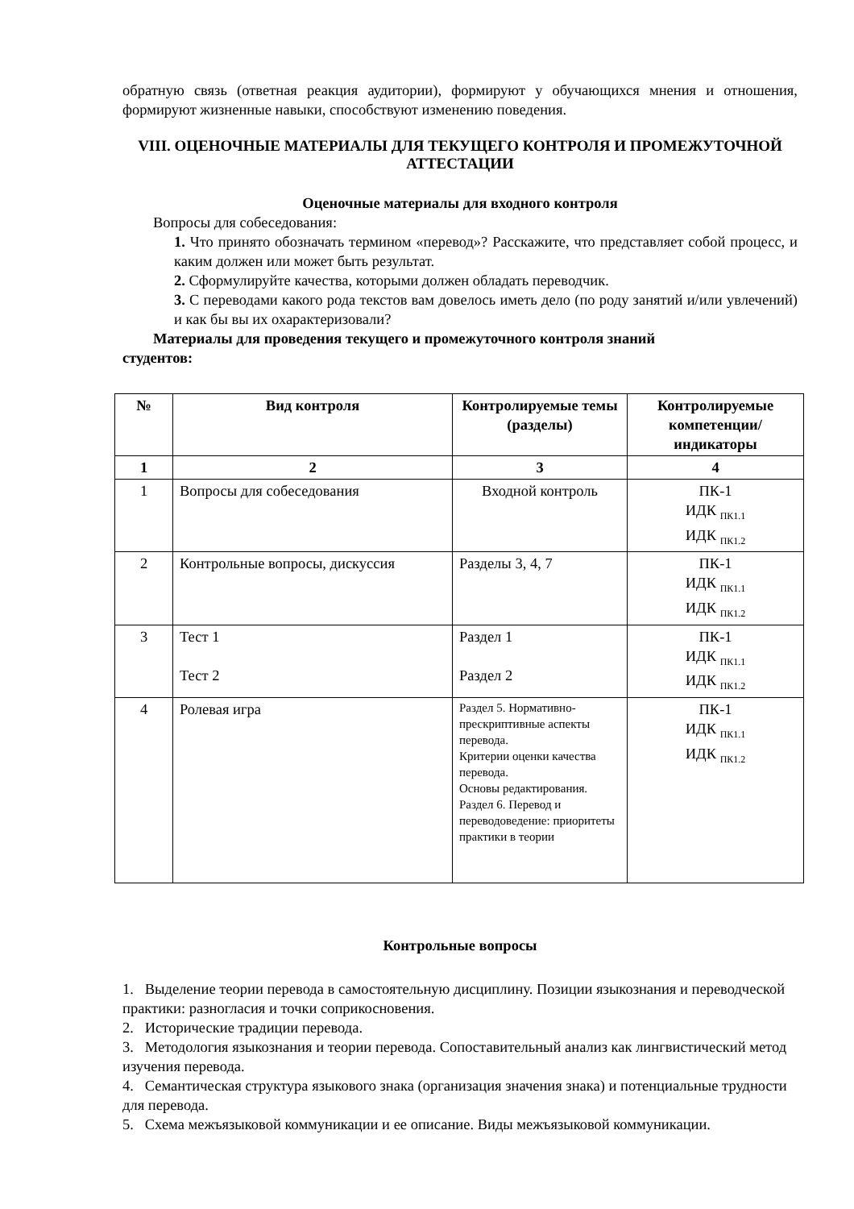обратную связь (ответная реакция аудитории), формируют у обучающихся мнения и отношения, формируют жизненные навыки, способствуют изменению поведения.
VIII. ОЦЕНОЧНЫЕ МАТЕРИАЛЫ ДЛЯ ТЕКУЩЕГО КОНТРОЛЯ И ПРОМЕЖУТОЧНОЙ АТТЕСТАЦИИ
Оценочные материалы для входного контроля
Вопросы для собеседования:
1. Что принято обозначать термином «перевод»? Расскажите, что представляет собой процесс, и каким должен или может быть результат.
2. Сформулируйте качества, которыми должен обладать переводчик.
3. С переводами какого рода текстов вам довелось иметь дело (по роду занятий и/или увлечений) и как бы вы их охарактеризовали?
Материалы для проведения текущего и промежуточного контроля знаний
студентов:
| № | Вид контроля | Контролируемые темы (разделы) | Контролируемые компетенции/ индикаторы |
| --- | --- | --- | --- |
| 1 | 2 | 3 | 4 |
| 1 | Вопросы для собеседования | Входной контроль | ПК-1 ИДК <sub>ПК1.1</sub> ИДК <sub>ПК1.2</sub> |
| 2 | Контрольные вопросы, дискуссия | Разделы 3, 4, 7 | ПК-1 ИДК <sub>ПК1.1</sub> ИДК <sub>ПК1.2</sub> |
| 3 | Тест 1 Тест 2 | Раздел 1 Раздел 2 | ПК-1 ИДК <sub>ПК1.1</sub> ИДК <sub>ПК1.2</sub> |
| 4 | Ролевая игра | Раздел 5. Нормативно-прескриптивные аспекты перевода. Критерии оценки качества перевода. Основы редактирования. Раздел 6. Перевод и переводоведение: приоритеты практики в теории | ПК-1 ИДК <sub>ПК1.1</sub> ИДК <sub>ПК1.2</sub> |
Контрольные вопросы
1. Выделение теории перевода в самостоятельную дисциплину. Позиции языкознания и переводческой практики: разногласия и точки соприкосновения.
2. Исторические традиции перевода.
3. Методология языкознания и теории перевода. Сопоставительный анализ как лингвистический метод изучения перевода.
4. Семантическая структура языкового знака (организация значения знака) и потенциальные трудности для перевода.
5. Схема межъязыковой коммуникации и ее описание. Виды межъязыковой коммуникации.